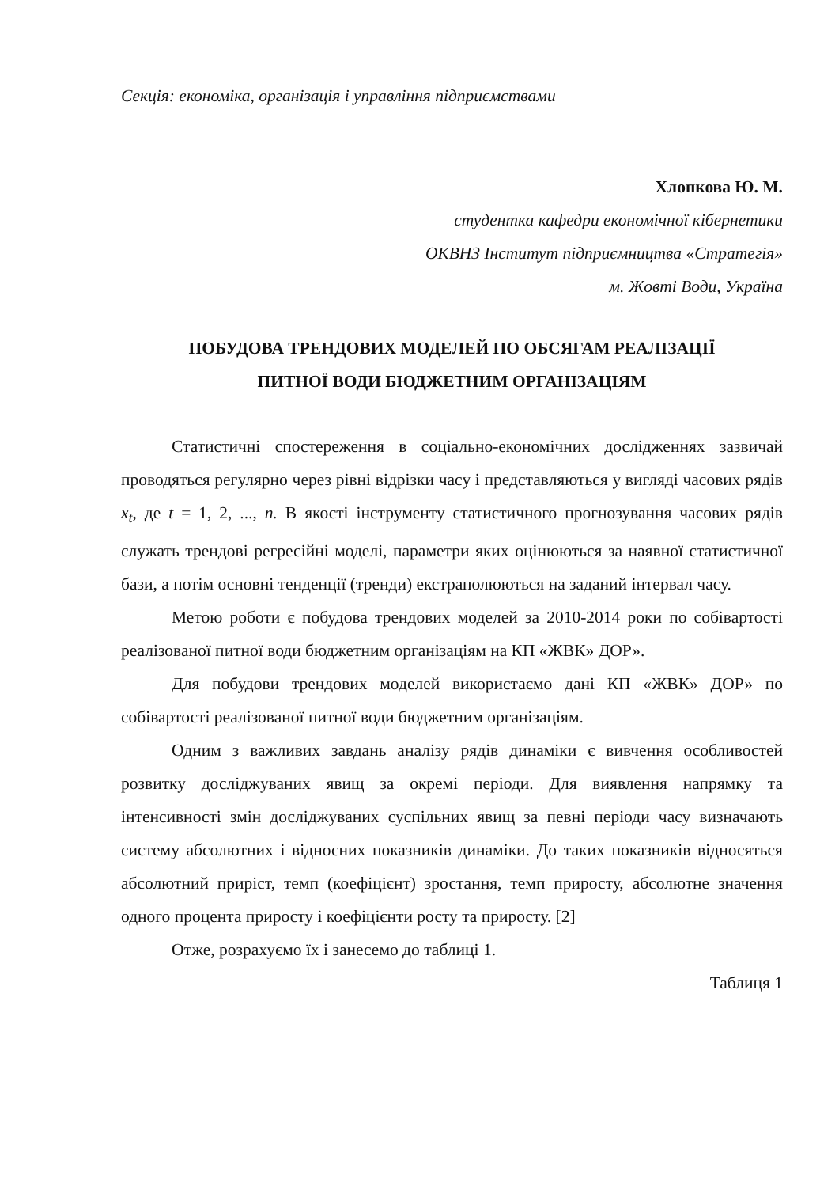Секція: економіка, організація і управління підприємствами
Хлопкова Ю. М.
студентка кафедри економічної кібернетики
ОКВНЗ Інститут підприємництва «Стратегія»
м. Жовті Води, Україна
ПОБУДОВА ТРЕНДОВИХ МОДЕЛЕЙ ПО ОБСЯГАМ РЕАЛІЗАЦІЇ
ПИТНОЇ ВОДИ БЮДЖЕТНИМ ОРГАНІЗАЦІЯМ
Статистичні спостереження в соціально-економічних дослідженнях зазвичай проводяться регулярно через рівні відрізки часу і представляються у вигляді часових рядів x<sub>t</sub>, де t = 1, 2, ..., n. В якості інструменту статистичного прогнозування часових рядів служать трендові регресійні моделі, параметри яких оцінюються за наявної статистичної бази, а потім основні тенденції (тренди) екстраполюються на заданий інтервал часу.
Метою роботи є побудова трендових моделей за 2010-2014 роки по собівартості реалізованої питної води бюджетним організаціям на КП «ЖВК» ДОР».
Для побудови трендових моделей використаємо дані КП «ЖВК» ДОР» по собівартості реалізованої питної води бюджетним організаціям.
Одним з важливих завдань аналізу рядів динаміки є вивчення особливостей розвитку досліджуваних явищ за окремі періоди. Для виявлення напрямку та інтенсивності змін досліджуваних суспільних явищ за певні періоди часу визначають систему абсолютних і відносних показників динаміки. До таких показників відносяться абсолютний приріст, темп (коефіцієнт) зростання, темп приросту, абсолютне значення одного процента приросту і коефіцієнти росту та приросту. [2]
Отже, розрахуємо їх і занесемо до таблиці 1.
Таблиця 1